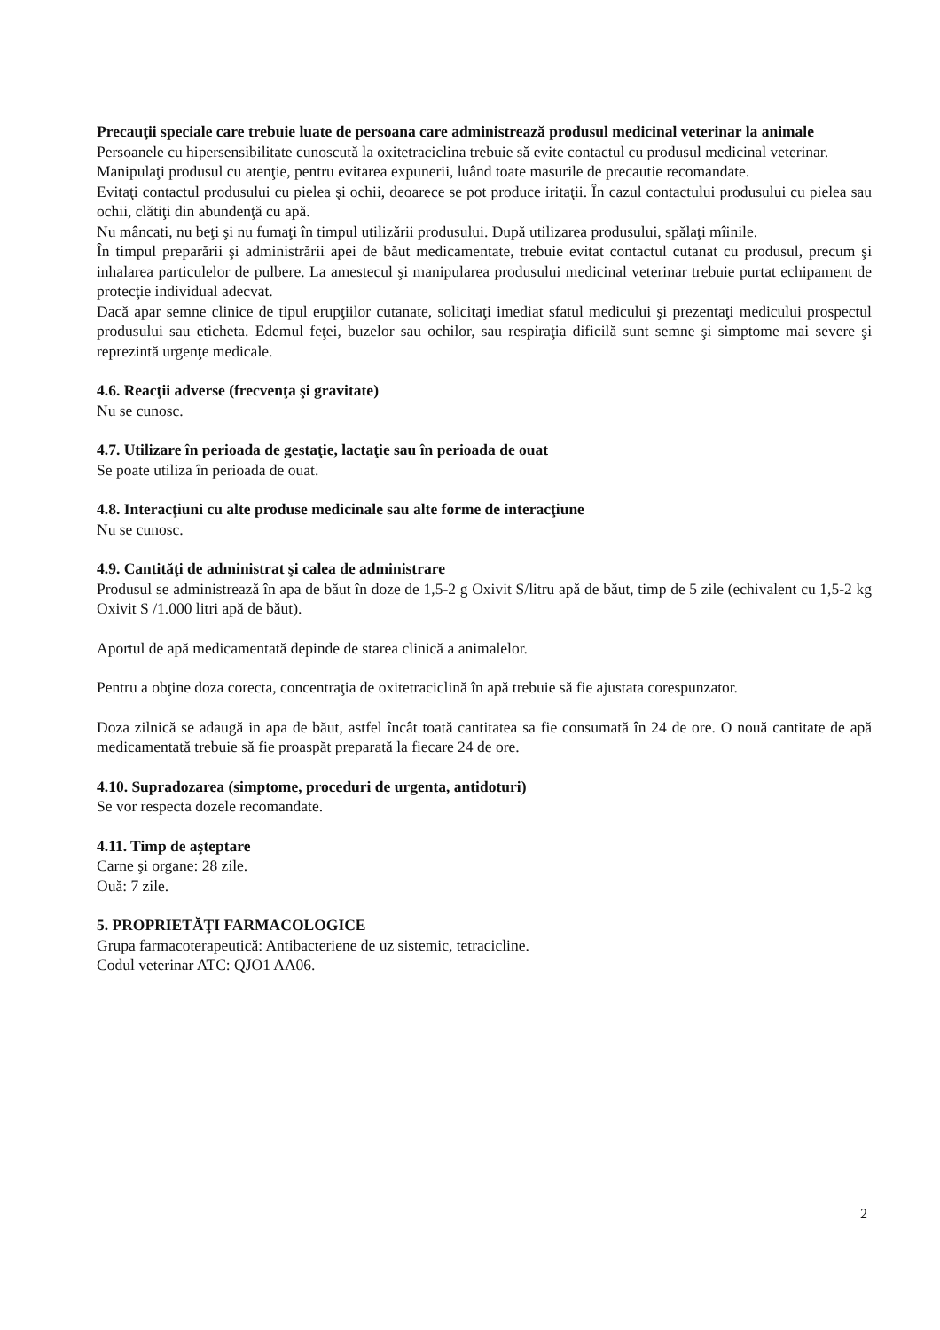Precauţii speciale care trebuie luate de persoana care administrează produsul medicinal veterinar la animale
Persoanele cu hipersensibilitate cunoscută la oxitetraciclina trebuie să evite contactul cu produsul medicinal veterinar.
Manipulaţi produsul cu atenţie, pentru evitarea expunerii, luând toate masurile de precautie recomandate.
Evitaţi contactul produsului cu pielea şi ochii, deoarece se pot produce iritaţii. În cazul contactului produsului cu pielea sau ochii, clătiţi din abundenţă cu apă.
Nu mâncati, nu beţi şi nu fumaţi în timpul utilizării produsului. După utilizarea produsului, spălaţi mîinile.
În timpul preparării şi administrării apei de băut medicamentate, trebuie evitat contactul cutanat cu produsul, precum şi inhalarea particulelor de pulbere. La amestecul şi manipularea produsului medicinal veterinar trebuie purtat echipament de protecţie individual adecvat.
Dacă apar semne clinice de tipul erupţiilor cutanate, solicitaţi imediat sfatul medicului şi prezentaţi medicului prospectul produsului sau eticheta. Edemul feţei, buzelor sau ochilor, sau respiraţia dificilă sunt semne şi simptome mai severe şi reprezintă urgenţe medicale.
4.6. Reacţii adverse (frecvenţa şi gravitate)
Nu se cunosc.
4.7. Utilizare în perioada de gestaţie, lactaţie sau în perioada de ouat
Se poate utiliza în perioada de ouat.
4.8. Interacţiuni cu alte produse medicinale sau alte forme de interacţiune
Nu se cunosc.
4.9. Cantităţi de administrat şi calea de administrare
Produsul se administrează în apa de băut în doze de 1,5-2 g Oxivit S/litru apă de băut, timp de 5 zile (echivalent cu 1,5-2 kg Oxivit S /1.000 litri apă de băut).
Aportul de apă medicamentată depinde de starea clinică a animalelor.
Pentru a obţine doza corecta, concentraţia de oxitetraciclină în apă trebuie să fie ajustata corespunzator.
Doza zilnică se adaugă in apa de băut, astfel încât toată cantitatea sa fie consumată în 24 de ore. O nouă cantitate de apă medicamentată trebuie să fie proaspăt preparată la fiecare 24 de ore.
4.10. Supradozarea (simptome, proceduri de urgenta, antidoturi)
Se vor respecta dozele recomandate.
4.11. Timp de aşteptare
Carne şi organe: 28 zile.
Ouă: 7 zile.
5. PROPRIETĂŢI FARMACOLOGICE
Grupa farmacoterapeutică: Antibacteriene de uz sistemic, tetracicline.
Codul veterinar ATC: QJO1 AA06.
2